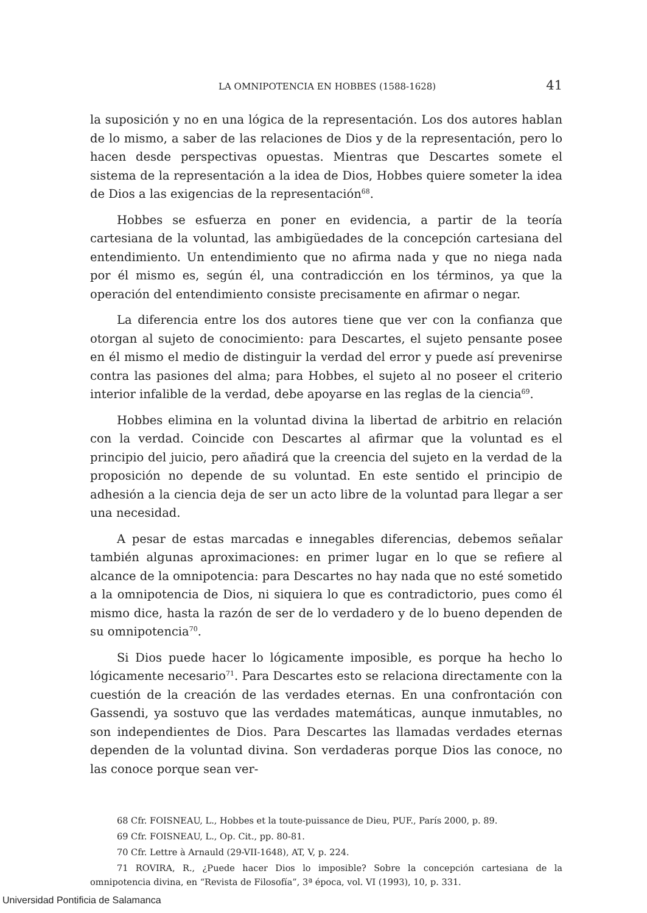LA OMNIPOTENCIA EN HOBBES (1588-1628) 41
la suposición y no en una lógica de la representación. Los dos autores hablan de lo mismo, a saber de las relaciones de Dios y de la representación, pero lo hacen desde perspectivas opuestas. Mientras que Descartes somete el sistema de la representación a la idea de Dios, Hobbes quiere someter la idea de Dios a las exigencias de la representación<sup>68</sup>.
Hobbes se esfuerza en poner en evidencia, a partir de la teoría cartesiana de la voluntad, las ambigüedades de la concepción cartesiana del entendimiento. Un entendimiento que no afirma nada y que no niega nada por él mismo es, según él, una contradicción en los términos, ya que la operación del entendimiento consiste precisamente en afirmar o negar.
La diferencia entre los dos autores tiene que ver con la confianza que otorgan al sujeto de conocimiento: para Descartes, el sujeto pensante posee en él mismo el medio de distinguir la verdad del error y puede así prevenirse contra las pasiones del alma; para Hobbes, el sujeto al no poseer el criterio interior infalible de la verdad, debe apoyarse en las reglas de la ciencia<sup>69</sup>.
Hobbes elimina en la voluntad divina la libertad de arbitrio en relación con la verdad. Coincide con Descartes al afirmar que la voluntad es el principio del juicio, pero añadirá que la creencia del sujeto en la verdad de la proposición no depende de su voluntad. En este sentido el principio de adhesión a la ciencia deja de ser un acto libre de la voluntad para llegar a ser una necesidad.
A pesar de estas marcadas e innegables diferencias, debemos señalar también algunas aproximaciones: en primer lugar en lo que se refiere al alcance de la omnipotencia: para Descartes no hay nada que no esté sometido a la omnipotencia de Dios, ni siquiera lo que es contradictorio, pues como él mismo dice, hasta la razón de ser de lo verdadero y de lo bueno dependen de su omnipotencia<sup>70</sup>.
Si Dios puede hacer lo lógicamente imposible, es porque ha hecho lo lógicamente necesario<sup>71</sup>. Para Descartes esto se relaciona directamente con la cuestión de la creación de las verdades eternas. En una confrontación con Gassendi, ya sostuvo que las verdades matemáticas, aunque inmutables, no son independientes de Dios. Para Descartes las llamadas verdades eternas dependen de la voluntad divina. Son verdaderas porque Dios las conoce, no las conoce porque sean ver-
68 Cfr. FOISNEAU, L., Hobbes et la toute-puissance de Dieu, PUF., París 2000, p. 89.
69 Cfr. FOISNEAU, L., Op. Cit., pp. 80-81.
70 Cfr. Lettre à Arnauld (29-VII-1648), AT, V, p. 224.
71 ROVIRA, R., ¿Puede hacer Dios lo imposible? Sobre la concepción cartesiana de la omnipotencia divina, en “Revista de Filosofía”, 3ª época, vol. VI (1993), 10, p. 331.
Universidad Pontificia de Salamanca